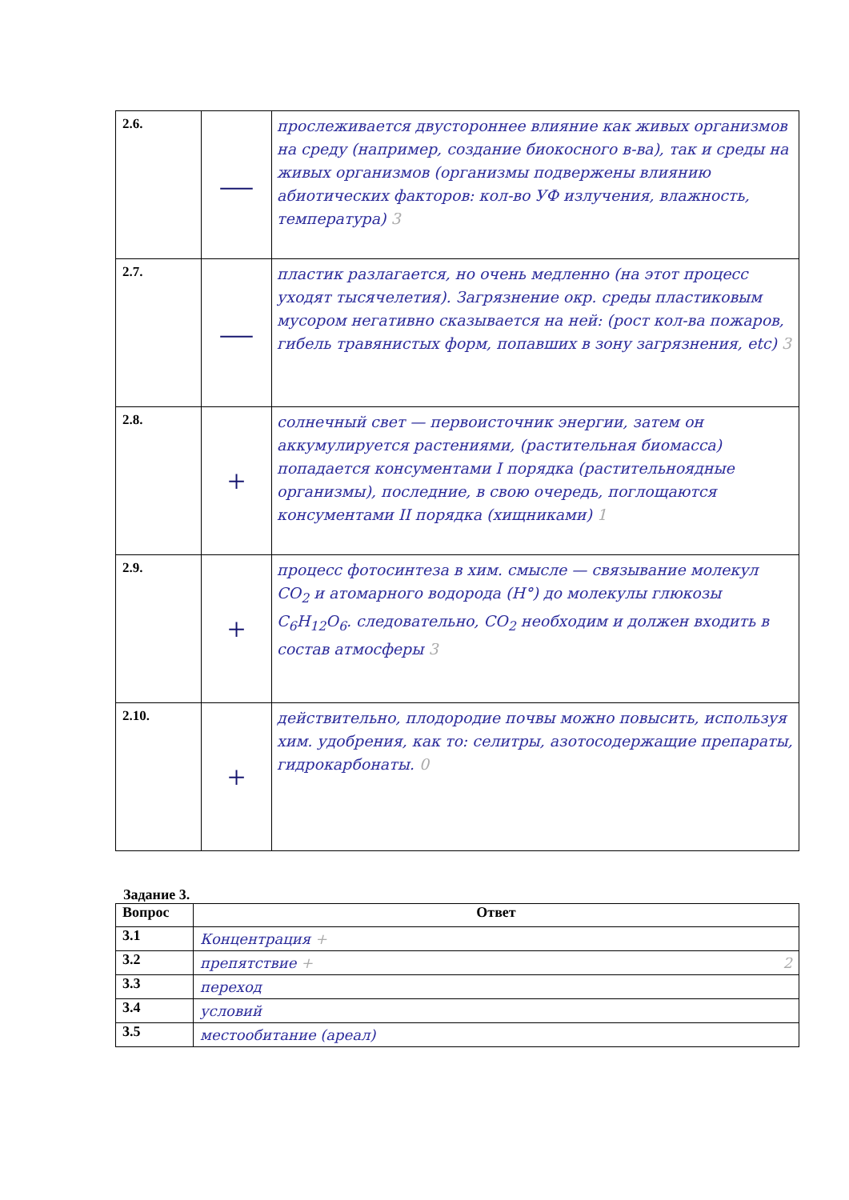| 2.6. | — | прослеживается двустороннее влияние как живых организмов на среду (например, создание биокосного в-ва), так и среды на живых организмов (организмы подвержены влиянию абиотических факторов: кол-во УФ излучения, влажность, температура) 3 |
| 2.7. | — | пластик разлагается, но очень медленно (на этот процесс уходят тысячелетия). Загрязнение окр. среды пластиковым мусором негативно сказывается на ней: (рост кол-ва пожаров, гибель травянистых форм, попавших в зону загрязнения, etc) 3 |
| 2.8. | + | солнечный свет — первоисточник энергии, затем он аккумулируется растениями, (растительная биомасса) попадается консументами I порядка (растительноядные организмы), последние, в свою очередь, поглощаются консументами II порядка (хищниками) 1 |
| 2.9. | + | процесс фотосинтеза в хим. смысле — связывание молекул CO<sub>2</sub> и атомарного водорода (H°) до молекулы глюкозы C<sub>6</sub>H<sub>12</sub>O<sub>6</sub>. следовательно, CO<sub>2</sub> необходим и должен входить в состав атмосферы 3 |
| 2.10. | + | действительно, плодородие почвы можно повысить, используя хим. удобрения, как то: селитры, азотосодержащие препараты, гидрокарбонаты. 0 |
Задание 3.
| Вопрос | Ответ |
| --- | --- |
| 3.1 | Концентрация + |
| 3.2 | препятствие + 2 |
| 3.3 | переход |
| 3.4 | условий |
| 3.5 | местообитание (ареал) |